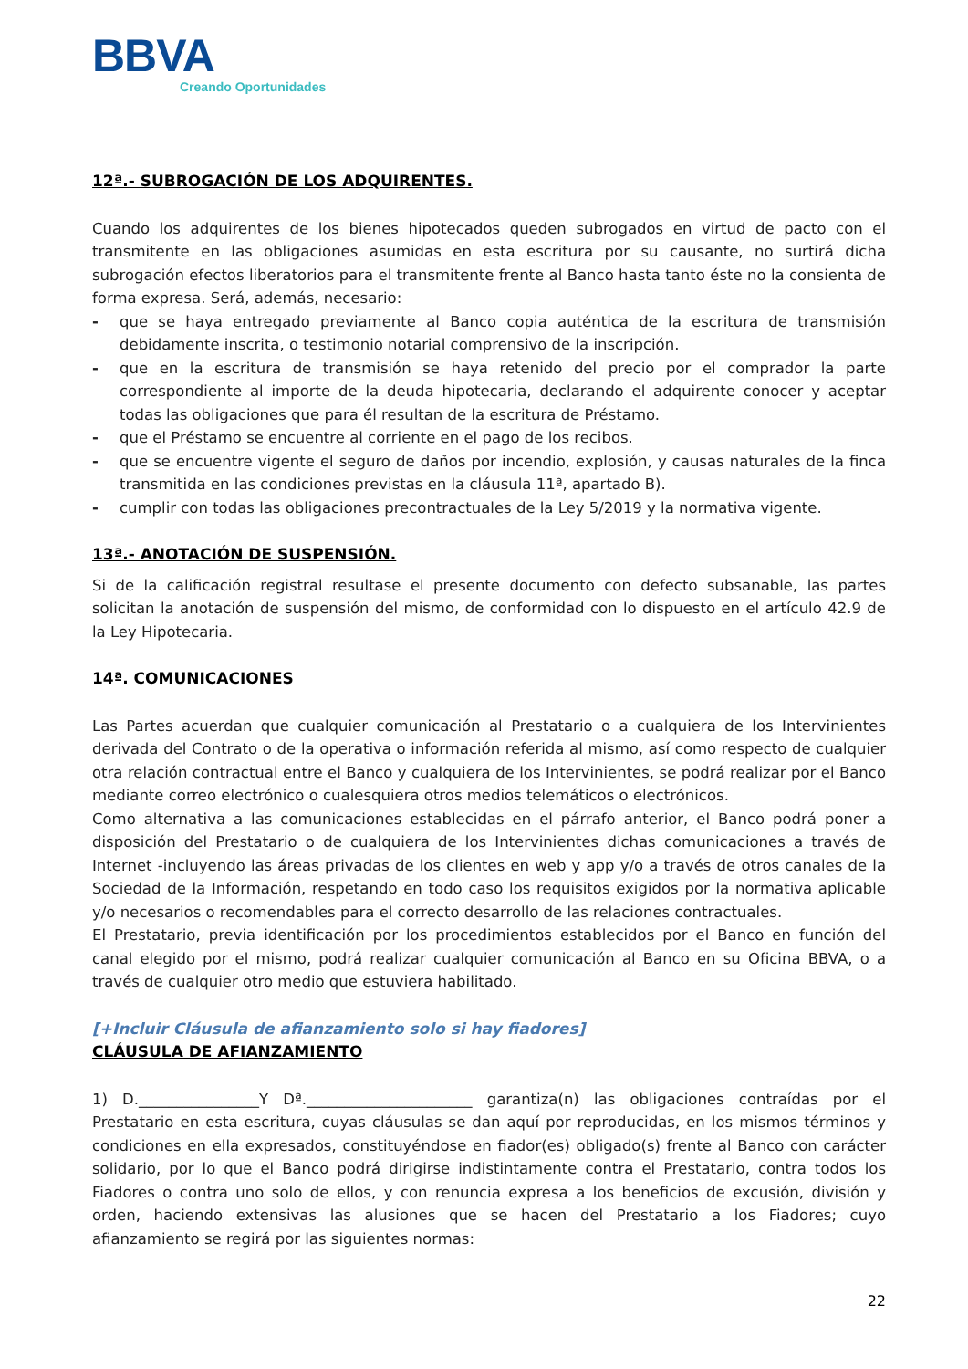BBVA
Creando Oportunidades
12ª.- SUBROGACIÓN DE LOS ADQUIRENTES.
Cuando los adquirentes de los bienes hipotecados queden subrogados en virtud de pacto con el transmitente en las obligaciones asumidas en esta escritura por su causante, no surtirá dicha subrogación efectos liberatorios para el transmitente frente al Banco hasta tanto éste no la consienta de forma expresa. Será, además, necesario:
- que se haya entregado previamente al Banco copia auténtica de la escritura de transmisión debidamente inscrita, o testimonio notarial comprensivo de la inscripción.
- que en la escritura de transmisión se haya retenido del precio por el comprador la parte correspondiente al importe de la deuda hipotecaria, declarando el adquirente conocer y aceptar todas las obligaciones que para él resultan de la escritura de Préstamo.
- que el Préstamo se encuentre al corriente en el pago de los recibos.
- que se encuentre vigente el seguro de daños por incendio, explosión, y causas naturales de la finca transmitida en las condiciones previstas en la cláusula 11ª, apartado B).
- cumplir con todas las obligaciones precontractuales de la Ley 5/2019 y la normativa vigente.
13ª.- ANOTACIÓN DE SUSPENSIÓN.
Si de la calificación registral resultase el presente documento con defecto subsanable, las partes solicitan la anotación de suspensión del mismo, de conformidad con lo dispuesto en el artículo 42.9 de la Ley Hipotecaria.
14ª. COMUNICACIONES
Las Partes acuerdan que cualquier comunicación al Prestatario o a cualquiera de los Intervinientes derivada del Contrato o de la operativa o información referida al mismo, así como respecto de cualquier otra relación contractual entre el Banco y cualquiera de los Intervinientes, se podrá realizar por el Banco mediante correo electrónico o cualesquiera otros medios telemáticos o electrónicos.
Como alternativa a las comunicaciones establecidas en el párrafo anterior, el Banco podrá poner a disposición del Prestatario o de cualquiera de los Intervinientes dichas comunicaciones a través de Internet -incluyendo las áreas privadas de los clientes en web y app y/o a través de otros canales de la Sociedad de la Información, respetando en todo caso los requisitos exigidos por la normativa aplicable y/o necesarios o recomendables para el correcto desarrollo de las relaciones contractuales.
El Prestatario, previa identificación por los procedimientos establecidos por el Banco en función del canal elegido por el mismo, podrá realizar cualquier comunicación al Banco en su Oficina BBVA, o a través de cualquier otro medio que estuviera habilitado.
[+Incluir Cláusula de afianzamiento solo si hay fiadores]
CLÁUSULA DE AFIANZAMIENTO
1) D.________________Y Dª.______________________ garantiza(n) las obligaciones contraídas por el Prestatario en esta escritura, cuyas cláusulas se dan aquí por reproducidas, en los mismos términos y condiciones en ella expresados, constituyéndose en fiador(es) obligado(s) frente al Banco con carácter solidario, por lo que el Banco podrá dirigirse indistintamente contra el Prestatario, contra todos los Fiadores o contra uno solo de ellos, y con renuncia expresa a los beneficios de excusión, división y orden, haciendo extensivas las alusiones que se hacen del Prestatario a los Fiadores; cuyo afianzamiento se regirá por las siguientes normas:
22